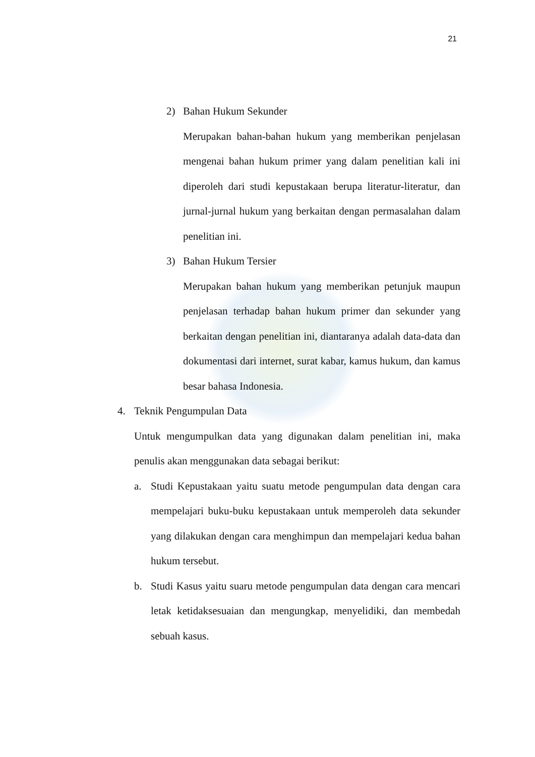21
2) Bahan Hukum Sekunder
Merupakan bahan-bahan hukum yang memberikan penjelasan mengenai bahan hukum primer yang dalam penelitian kali ini diperoleh dari studi kepustakaan berupa literatur-literatur, dan jurnal-jurnal hukum yang berkaitan dengan permasalahan dalam penelitian ini.
3) Bahan Hukum Tersier
Merupakan bahan hukum yang memberikan petunjuk maupun penjelasan terhadap bahan hukum primer dan sekunder yang berkaitan dengan penelitian ini, diantaranya adalah data-data dan dokumentasi dari internet, surat kabar, kamus hukum, dan kamus besar bahasa Indonesia.
4. Teknik Pengumpulan Data
Untuk mengumpulkan data yang digunakan dalam penelitian ini, maka penulis akan menggunakan data sebagai berikut:
a. Studi Kepustakaan yaitu suatu metode pengumpulan data dengan cara mempelajari buku-buku kepustakaan untuk memperoleh data sekunder yang dilakukan dengan cara menghimpun dan mempelajari kedua bahan hukum tersebut.
b. Studi Kasus yaitu suaru metode pengumpulan data dengan cara mencari letak ketidaksesuaian dan mengungkap, menyelidiki, dan membedah sebuah kasus.